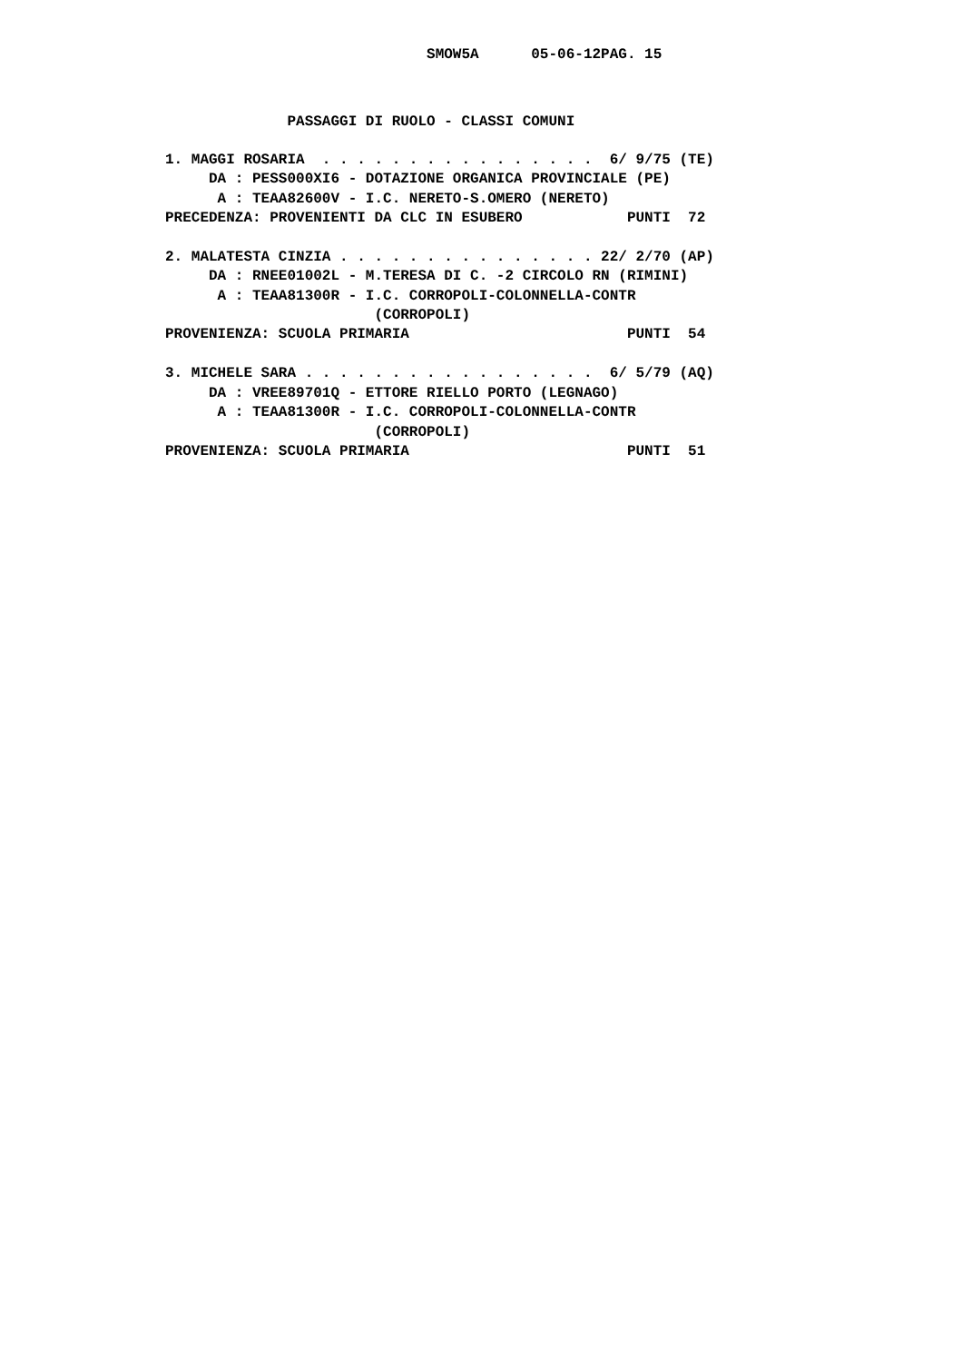SMOW5A      05-06-12PAG. 15
              PASSAGGI DI RUOLO - CLASSI COMUNI
1. MAGGI ROSARIA  . . . . . . . . . . . . . . . .  6/ 9/75 (TE)
     DA : PESS000XI6 - DOTAZIONE ORGANICA PROVINCIALE (PE)
      A : TEAA82600V - I.C. NERETO-S.OMERO (NERETO)
PRECEDENZA: PROVENIENTI DA CLC IN ESUBERO            PUNTI  72

2. MALATESTA CINZIA . . . . . . . . . . . . . . . 22/ 2/70 (AP)
     DA : RNEE01002L - M.TERESA DI C. -2 CIRCOLO RN (RIMINI)
      A : TEAA81300R - I.C. CORROPOLI-COLONNELLA-CONTR
                        (CORROPOLI)
PROVENIENZA: SCUOLA PRIMARIA                         PUNTI  54

3. MICHELE SARA . . . . . . . . . . . . . . . . .  6/ 5/79 (AQ)
     DA : VREE89701Q - ETTORE RIELLO PORTO (LEGNAGO)
      A : TEAA81300R - I.C. CORROPOLI-COLONNELLA-CONTR
                        (CORROPOLI)
PROVENIENZA: SCUOLA PRIMARIA                         PUNTI  51